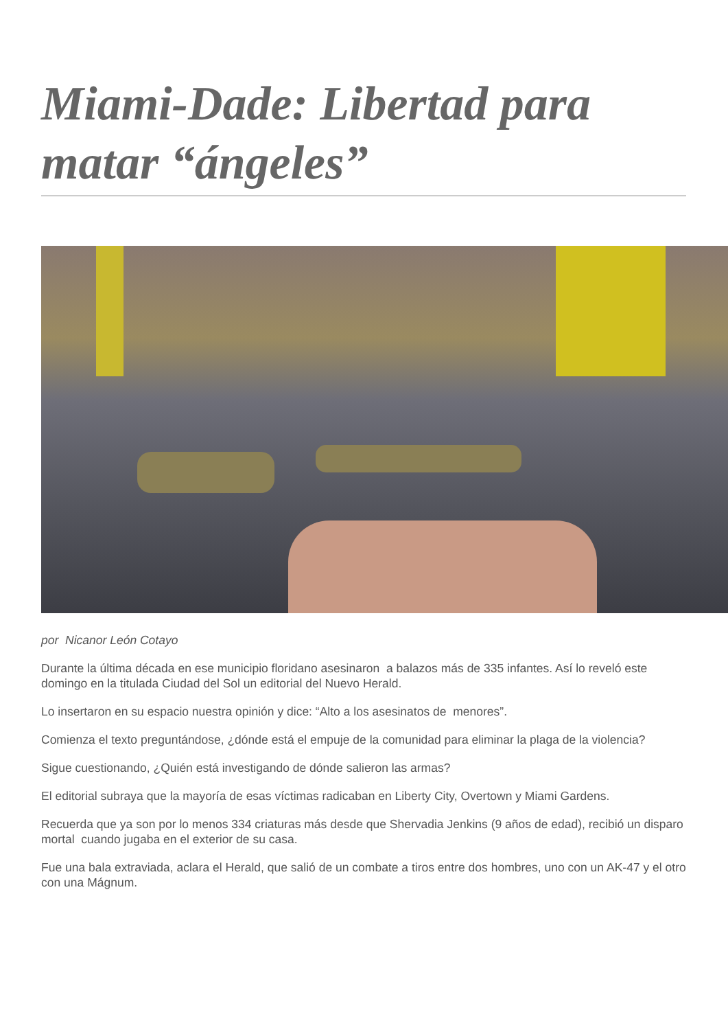Miami-Dade: Libertad para matar “ángeles”
por Nicanor León Cotayo
Durante la última década en ese municipio floridano asesinaron a balazos más de 335 infantes. Así lo reveló este domingo en la titulada Ciudad del Sol un editorial del Nuevo Herald.
Lo insertaron en su espacio nuestra opinión y dice: “Alto a los asesinatos de menores”.
Comienza el texto preguntándose, ¿dónde está el empuje de la comunidad para eliminar la plaga de la violencia?
Sigue cuestionando, ¿Quién está investigando de dónde salieron las armas?
El editorial subraya que la mayoría de esas víctimas radicaban en Liberty City, Overtown y Miami Gardens.
Recuerda que ya son por lo menos 334 criaturas más desde que Shervadia Jenkins (9 años de edad), recibió un disparo mortal cuando jugaba en el exterior de su casa.
Fue una bala extraviada, aclara el Herald, que salió de un combate a tiros entre dos hombres, uno con un AK-47 y el otro con una Mágnum.